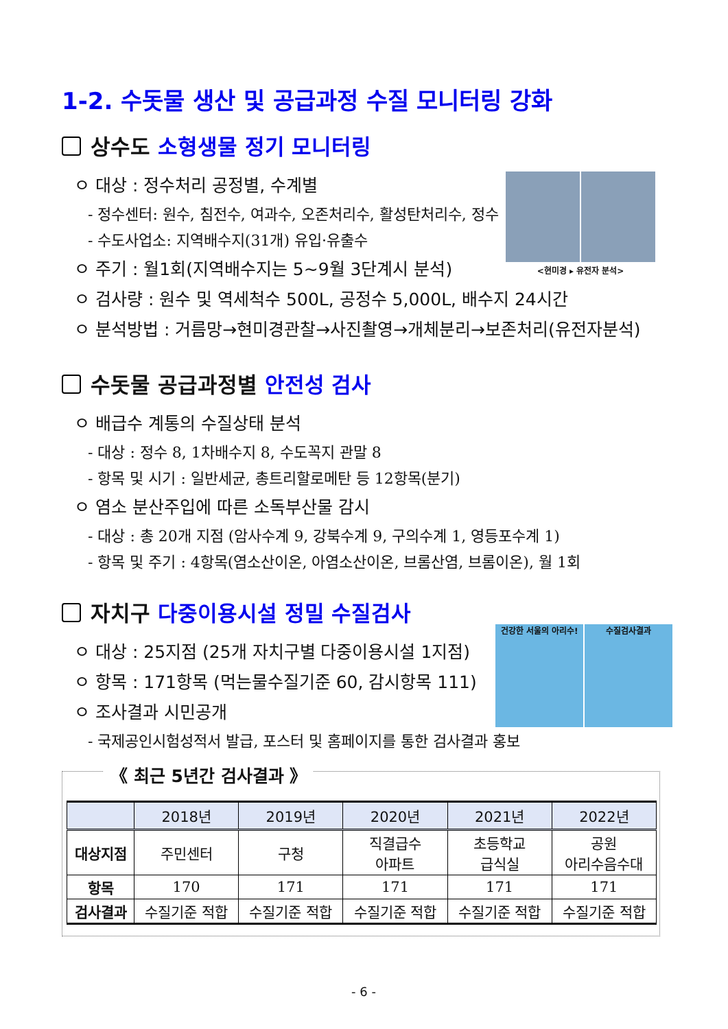1-2. 수돗물 생산 및 공급과정 수질 모니터링 강화
상수도 소형생물 정기 모니터링
<현미경 ▸ 유전자 분석>
ㅇ 대상 : 정수처리 공정별, 수계별
- 정수센터: 원수, 침전수, 여과수, 오존처리수, 활성탄처리수, 정수
- 수도사업소: 지역배수지(31개) 유입·유출수
ㅇ 주기 : 월1회(지역배수지는 5~9월 3단계시 분석)
ㅇ 검사량 : 원수 및 역세척수 500L, 공정수 5,000L, 배수지 24시간
ㅇ 분석방법 : 거름망→현미경관찰→사진촬영→개체분리→보존처리(유전자분석)
수돗물 공급과정별 안전성 검사
ㅇ 배급수 계통의 수질상태 분석
- 대상 : 정수 8, 1차배수지 8, 수도꼭지 관말 8
- 항목 및 시기 : 일반세균, 총트리할로메탄 등 12항목(분기)
ㅇ 염소 분산주입에 따른 소독부산물 감시
- 대상 : 총 20개 지점 (암사수계 9, 강북수계 9, 구의수계 1, 영등포수계 1)
- 항목 및 주기 : 4항목(염소산이온, 아염소산이온, 브롬산염, 브롬이온), 월 1회
자치구 다중이용시설 정밀 수질검사
건강한 서울의 아리수! 수질검사결과
ㅇ 대상 : 25지점 (25개 자치구별 다중이용시설 1지점)
ㅇ 항목 : 171항목 (먹는물수질기준 60, 감시항목 111)
ㅇ 조사결과 시민공개
- 국제공인시험성적서 발급, 포스터 및 홈페이지를 통한 검사결과 홍보
《 최근 5년간 검사결과 》
| | 2018년 | 2019년 | 2020년 | 2021년 | 2022년 |
| --- | --- | --- | --- | --- | --- |
| 대상지점 | 주민센터 | 구청 | 직결급수 아파트 | 초등학교 급식실 | 공원 아리수음수대 |
| 항목 | 170 | 171 | 171 | 171 | 171 |
| 검사결과 | 수질기준 적합 | 수질기준 적합 | 수질기준 적합 | 수질기준 적합 | 수질기준 적합 |
- 6 -